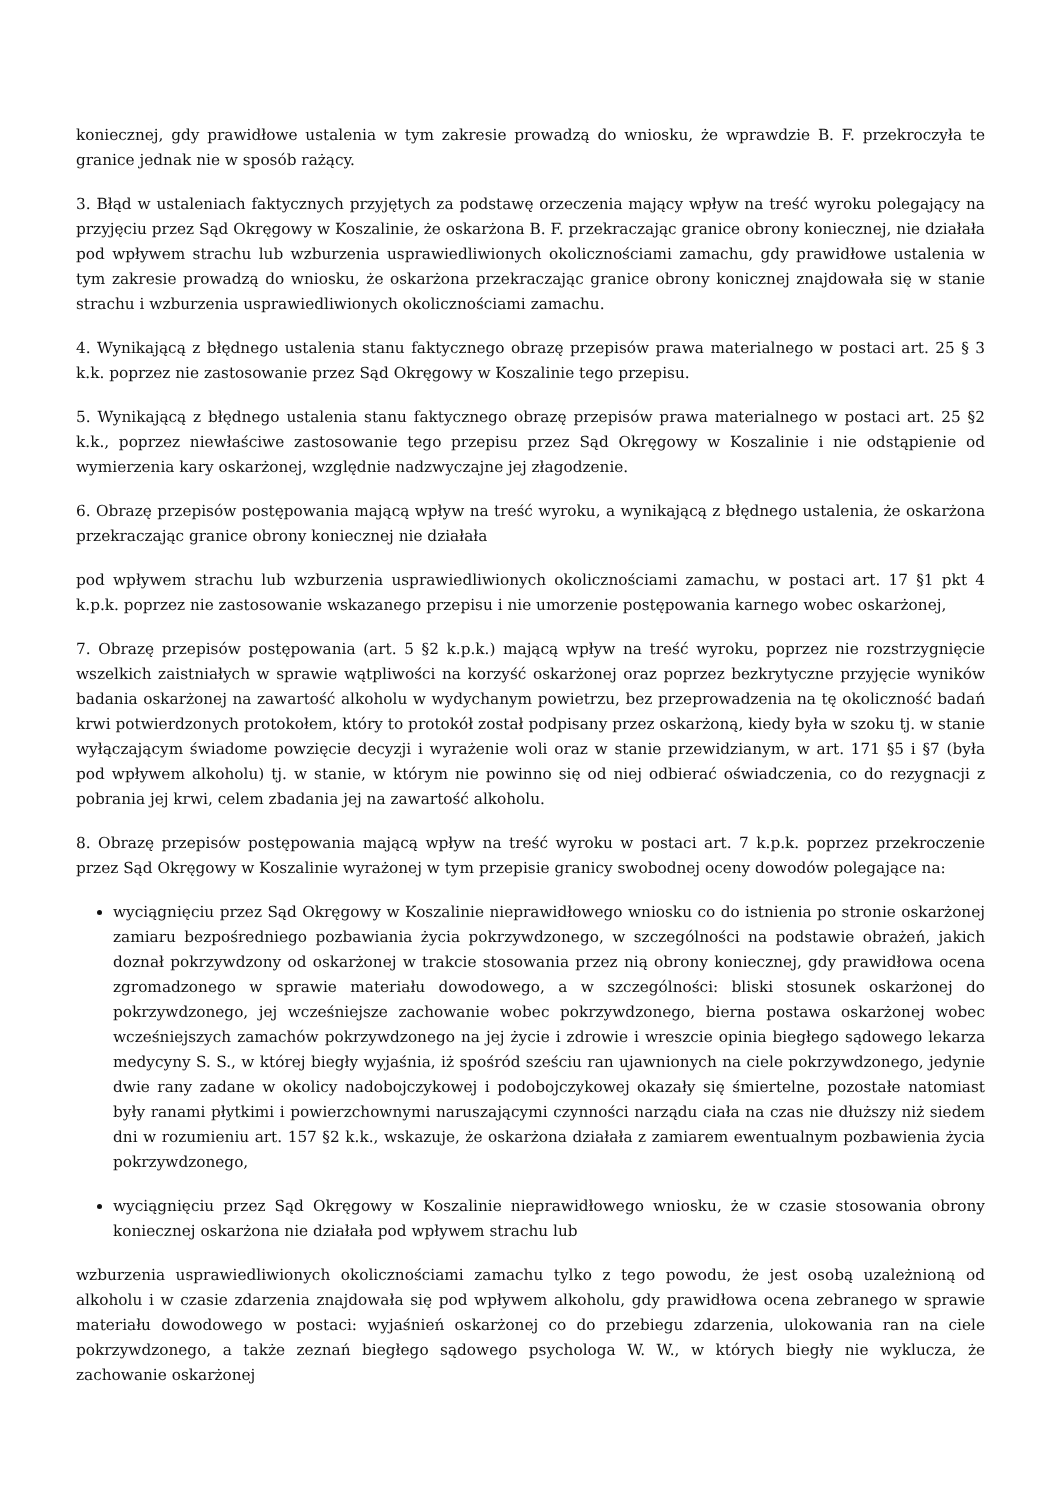koniecznej, gdy prawidłowe ustalenia w tym zakresie prowadzą do wniosku, że wprawdzie B. F. przekroczyła te granice jednak nie w sposób rażący.
3. Błąd w ustaleniach faktycznych przyjętych za podstawę orzeczenia mający wpływ na treść wyroku polegający na przyjęciu przez Sąd Okręgowy w Koszalinie, że oskarżona B. F. przekraczając granice obrony koniecznej, nie działała pod wpływem strachu lub wzburzenia usprawiedliwionych okolicznościami zamachu, gdy prawidłowe ustalenia w tym zakresie prowadzą do wniosku, że oskarżona przekraczając granice obrony konicznej znajdowała się w stanie strachu i wzburzenia usprawiedliwionych okolicznościami zamachu.
4. Wynikającą z błędnego ustalenia stanu faktycznego obrazę przepisów prawa materialnego w postaci art. 25 § 3 k.k. poprzez nie zastosowanie przez Sąd Okręgowy w Koszalinie tego przepisu.
5. Wynikającą z błędnego ustalenia stanu faktycznego obrazę przepisów prawa materialnego w postaci art. 25 §2 k.k., poprzez niewłaściwe zastosowanie tego przepisu przez Sąd Okręgowy w Koszalinie i nie odstąpienie od wymierzenia kary oskarżonej, względnie nadzwyczajne jej złagodzenie.
6. Obrazę przepisów postępowania mającą wpływ na treść wyroku, a wynikającą z błędnego ustalenia, że oskarżona przekraczając granice obrony koniecznej nie działała
pod wpływem strachu lub wzburzenia usprawiedliwionych okolicznościami zamachu, w postaci art. 17 §1 pkt 4 k.p.k. poprzez nie zastosowanie wskazanego przepisu i nie umorzenie postępowania karnego wobec oskarżonej,
7. Obrazę przepisów postępowania (art. 5 §2 k.p.k.) mającą wpływ na treść wyroku, poprzez nie rozstrzygnięcie wszelkich zaistniałych w sprawie wątpliwości na korzyść oskarżonej oraz poprzez bezkrytyczne przyjęcie wyników badania oskarżonej na zawartość alkoholu w wydychanym powietrzu, bez przeprowadzenia na tę okoliczność badań krwi potwierdzonych protokołem, który to protokół został podpisany przez oskarżoną, kiedy była w szoku tj. w stanie wyłączającym świadome powzięcie decyzji i wyrażenie woli oraz w stanie przewidzianym, w art. 171 §5 i §7 (była pod wpływem alkoholu) tj. w stanie, w którym nie powinno się od niej odbierać oświadczenia, co do rezygnacji z pobrania jej krwi, celem zbadania jej na zawartość alkoholu.
8. Obrazę przepisów postępowania mającą wpływ na treść wyroku w postaci art. 7 k.p.k. poprzez przekroczenie przez Sąd Okręgowy w Koszalinie wyrażonej w tym przepisie granicy swobodnej oceny dowodów polegające na:
wyciągnięciu przez Sąd Okręgowy w Koszalinie nieprawidłowego wniosku co do istnienia po stronie oskarżonej zamiaru bezpośredniego pozbawiania życia pokrzywdzonego, w szczególności na podstawie obrażeń, jakich doznał pokrzywdzony od oskarżonej w trakcie stosowania przez nią obrony koniecznej, gdy prawidłowa ocena zgromadzonego w sprawie materiału dowodowego, a w szczególności: bliski stosunek oskarżonej do pokrzywdzonego, jej wcześniejsze zachowanie wobec pokrzywdzonego, bierna postawa oskarżonej wobec wcześniejszych zamachów pokrzywdzonego na jej życie i zdrowie i wreszcie opinia biegłego sądowego lekarza medycyny S. S., w której biegły wyjaśnia, iż spośród sześciu ran ujawnionych na ciele pokrzywdzonego, jedynie dwie rany zadane w okolicy nadobojczykowej i podobojczykowej okazały się śmiertelne, pozostałe natomiast były ranami płytkimi i powierzchownymi naruszającymi czynności narządu ciała na czas nie dłuższy niż siedem dni w rozumieniu art. 157 §2 k.k., wskazuje, że oskarżona działała z zamiarem ewentualnym pozbawienia życia pokrzywdzonego,
wyciągnięciu przez Sąd Okręgowy w Koszalinie nieprawidłowego wniosku, że w czasie stosowania obrony koniecznej oskarżona nie działała pod wpływem strachu lub
wzburzenia usprawiedliwionych okolicznościami zamachu tylko z tego powodu, że jest osobą uzależnioną od alkoholu i w czasie zdarzenia znajdowała się pod wpływem alkoholu, gdy prawidłowa ocena zebranego w sprawie materiału dowodowego w postaci: wyjaśnień oskarżonej co do przebiegu zdarzenia, ulokowania ran na ciele pokrzywdzonego, a także zeznań biegłego sądowego psychologa W. W., w których biegły nie wyklucza, że zachowanie oskarżonej